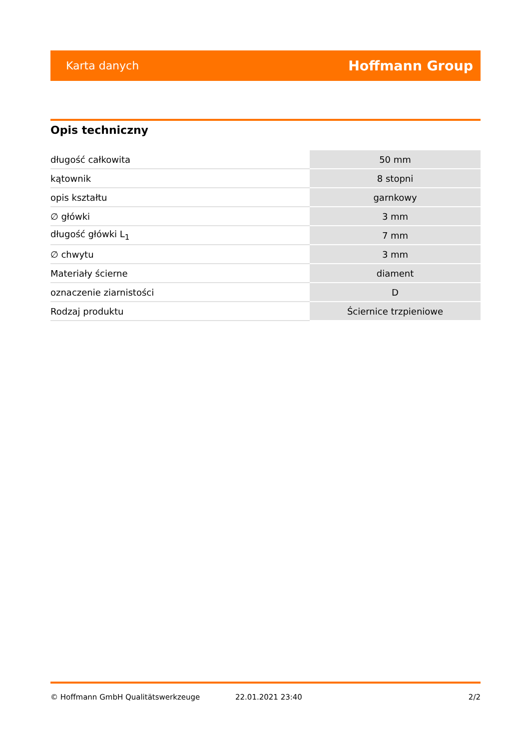Karta danych Hoffmann Group
Opis techniczny
| długość całkowita | 50 mm |
| kątownik | 8 stopni |
| opis kształtu | garnkowy |
| ∅ główki | 3 mm |
| długość główki L<sub>1</sub> | 7 mm |
| ∅ chwytu | 3 mm |
| Materiały ścierne | diament |
| oznaczenie ziarnistości | D |
| Rodzaj produktu | Ściernice trzpieniowe |
© Hoffmann GmbH Qualitätswerkzeuge 22.01.2021 23:40 2/2